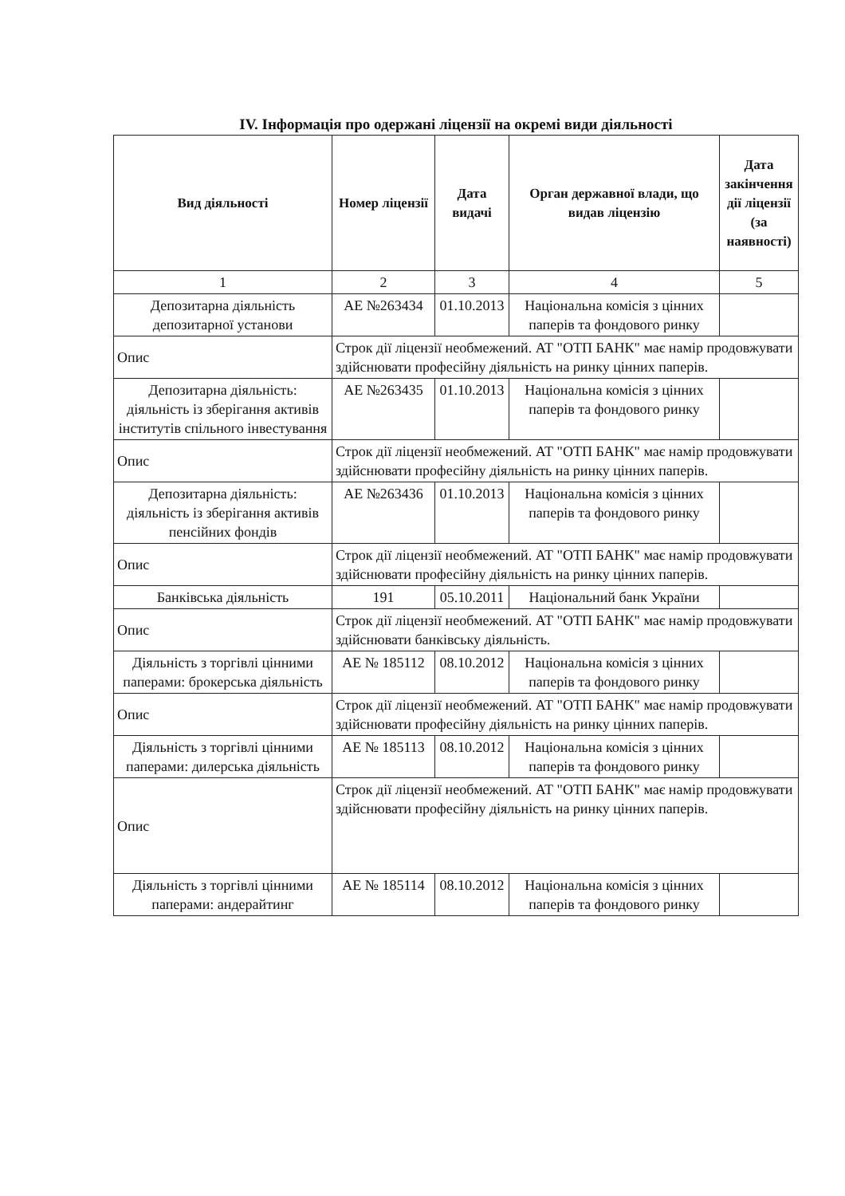IV. Інформація про одержані ліцензії на окремі види діяльності
| Вид діяльності | Номер ліцензії | Дата видачі | Орган державної влади, що видав ліцензію | Дата закінчення дії ліцензії (за наявності) |
| --- | --- | --- | --- | --- |
| 1 | 2 | 3 | 4 | 5 |
| Депозитарна діяльність депозитарної установи | АЕ №263434 | 01.10.2013 | Національна комісія з цінних паперів та фондового ринку | |
| Опис | Строк дії ліцензії необмежений. АТ "ОТП БАНК" має намір продовжувати здійснювати професійну діяльність на ринку цінних паперів. | | | |
| Депозитарна діяльність: діяльність із зберігання активів інститутів спільного інвестування | АЕ №263435 | 01.10.2013 | Національна комісія з цінних паперів та фондового ринку | |
| Опис | Строк дії ліцензії необмежений. АТ "ОТП БАНК" має намір продовжувати здійснювати професійну діяльність на ринку цінних паперів. | | | |
| Депозитарна діяльність: діяльність із зберігання активів пенсійних фондів | АЕ №263436 | 01.10.2013 | Національна комісія з цінних паперів та фондового ринку | |
| Опис | Строк дії ліцензії необмежений. АТ "ОТП БАНК" має намір продовжувати здійснювати професійну діяльність на ринку цінних паперів. | | | |
| Банківська діяльність | 191 | 05.10.2011 | Національний банк України | |
| Опис | Строк дії ліцензії необмежений. АТ "ОТП БАНК" має намір продовжувати здійснювати банківську діяльність. | | | |
| Діяльність з торгівлі цінними паперами: брокерська діяльність | АЕ № 185112 | 08.10.2012 | Національна комісія з цінних паперів та фондового ринку | |
| Опис | Строк дії ліцензії необмежений. АТ "ОТП БАНК" має намір продовжувати здійснювати професійну діяльність на ринку цінних паперів. | | | |
| Діяльність з торгівлі цінними паперами: дилерська діяльність | АЕ № 185113 | 08.10.2012 | Національна комісія з цінних паперів та фондового ринку | |
| Опис | Строк дії ліцензії необмежений. АТ "ОТП БАНК" має намір продовжувати здійснювати професійну діяльність на ринку цінних паперів. | | | |
| Діяльність з торгівлі цінними паперами: андерайтинг | АЕ № 185114 | 08.10.2012 | Національна комісія з цінних паперів та фондового ринку | |